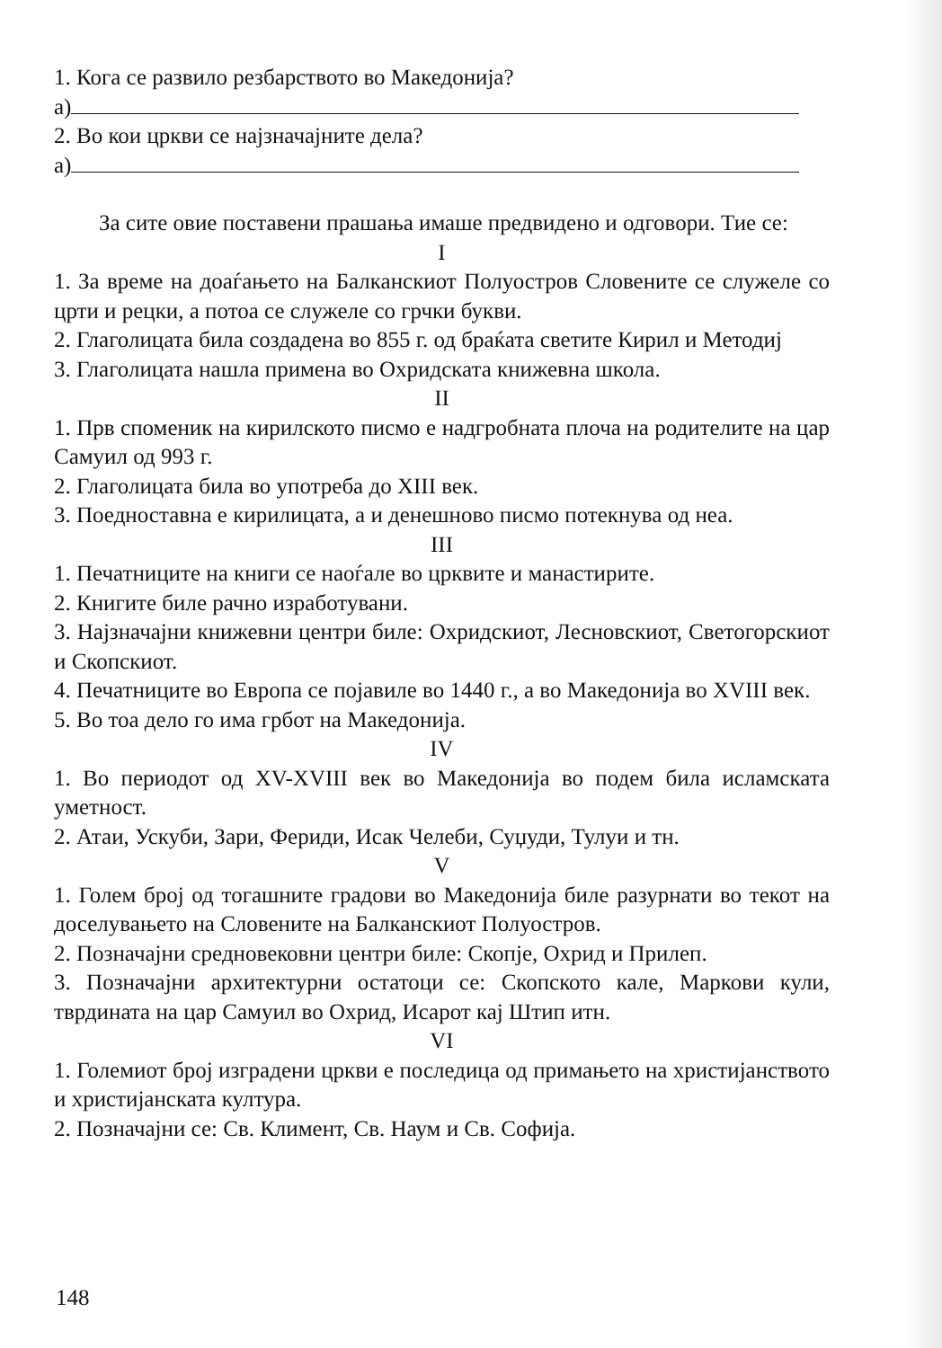1. Кога се развило резбарството во Македонија?
а)
2. Во кои цркви се најзначајните дела?
а)
За сите овие поставени прашања имаше предвидено и одговори. Тие се:
I
1. За време на доаѓањето на Балканскиот Полуостров Словените се служеле со црти и рецки, а потоа се служеле со грчки букви.
2. Глаголицата била создадена во 855 г. од браќата светите Кирил и Методиј
3. Глаголицата нашла примена во Охридската книжевна школа.
II
1. Прв споменик на кирилското писмо е надгробната плоча на родителите на цар Самуил од 993 г.
2. Глаголицата била во употреба до XIII век.
3. Поедноставна е кирилицата, а и денешново писмо потекнува од неа.
III
1. Печатниците на книги се наоѓале во црквите и манастирите.
2. Книгите биле рачно изработувани.
3. Најзначајни книжевни центри биле: Охридскиот, Лесновскиот, Светогорскиот и Скопскиот.
4. Печатниците во Европа се појавиле во 1440 г., а во Македонија во XVIII век.
5. Во тоа дело го има грбот на Македонија.
IV
1. Во периодот од XV-XVIII век во Македонија во подем била исламската уметност.
2. Атаи, Ускуби, Зари, Фериди, Исак Челеби, Суџуди, Тулуи и тн.
V
1. Голем број од тогашните градови во Македонија биле разурнати во текот на доселувањето на Словените на Балканскиот Полуостров.
2. Позначајни средновековни центри биле: Скопје, Охрид и Прилеп.
3. Позначајни архитектурни остатоци се: Скопското кале, Маркови кули, тврдината на цар Самуил во Охрид, Исарот кај Штип итн.
VI
1. Големиот број изградени цркви е последица од примањето на христијанството и христијанската култура.
2. Позначајни се: Св. Климент, Св. Наум и Св. Софија.
148